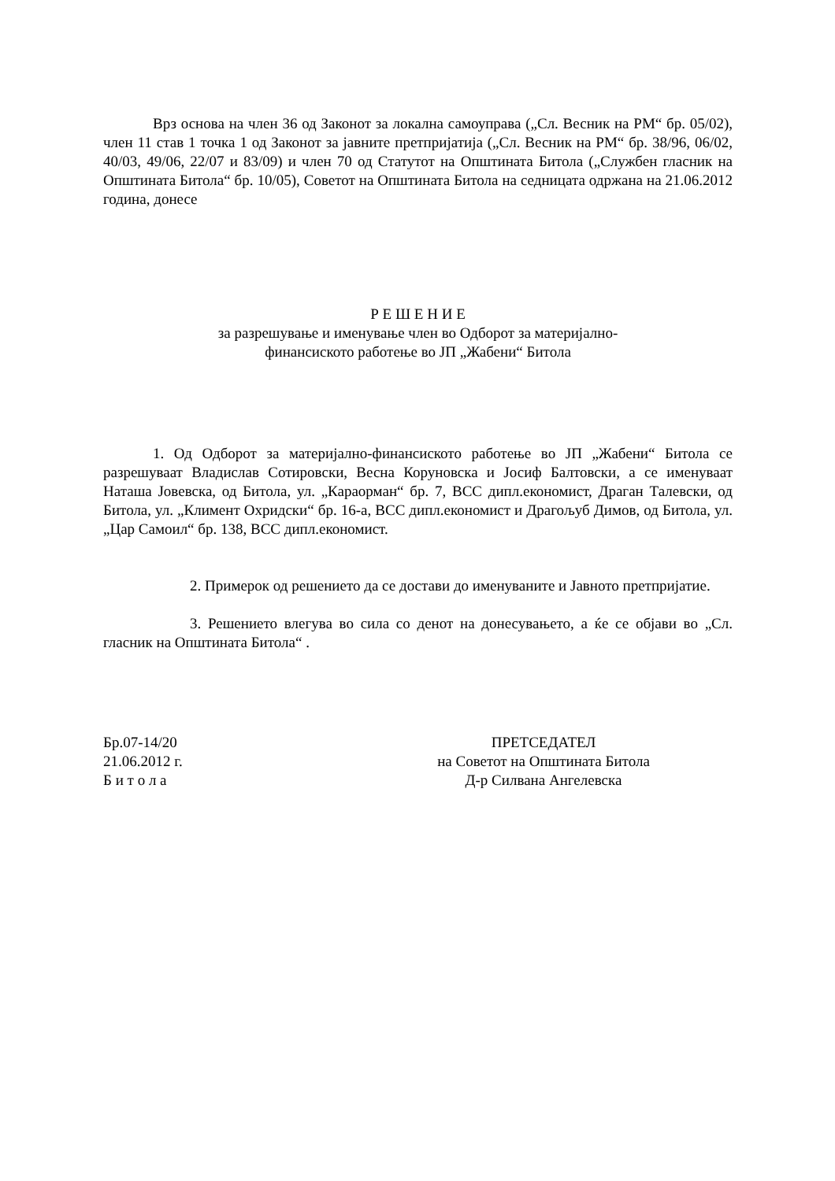Врз основа на член 36 од Законот за локална самоуправа („Сл. Весник на РМ“ бр. 05/02), член 11 став 1 точка 1 од Законот за јавните претпријатија („Сл. Весник на РМ“ бр. 38/96, 06/02, 40/03, 49/06, 22/07 и 83/09) и член 70 од Статутот на Општината Битола („Службен гласник на Општината Битола“ бр. 10/05), Советот на Општината Битола на седницата одржана на 21.06.2012 година, донесе
Р Е Ш Е Н И Е
за разрешување и именување член во Одборот за материјално-
финансиското работење во ЈП „Жабени“ Битола
1. Од Одборот за материјално-финансиското работење во ЈП „Жабени“ Битола се разрешуваат Владислав Сотировски, Весна Коруновска и Јосиф Балтовски, а се именуваат Наташа Јовевска, од Битола, ул. „Караорман“ бр. 7, ВСС дипл.економист, Драган Талевски, од Битола, ул. „Климент Охридски“ бр. 16-а, ВСС дипл.економист и Драгољуб Димов, од Битола, ул. „Цар Самоил“ бр. 138, ВСС дипл.економист.
2. Примерок од решението да се достави до именуваните и Јавното претпријатие.
3. Решението влегува во сила со денот на донесувањето, а ќе се објави во „Сл. гласник на Општината Битола“ .
Бр.07-14/20
21.06.2012 г.
Б и т о л а
ПРЕТСЕДАТЕЛ
на Советот на Општината Битола
Д-р Силвана Ангелевска